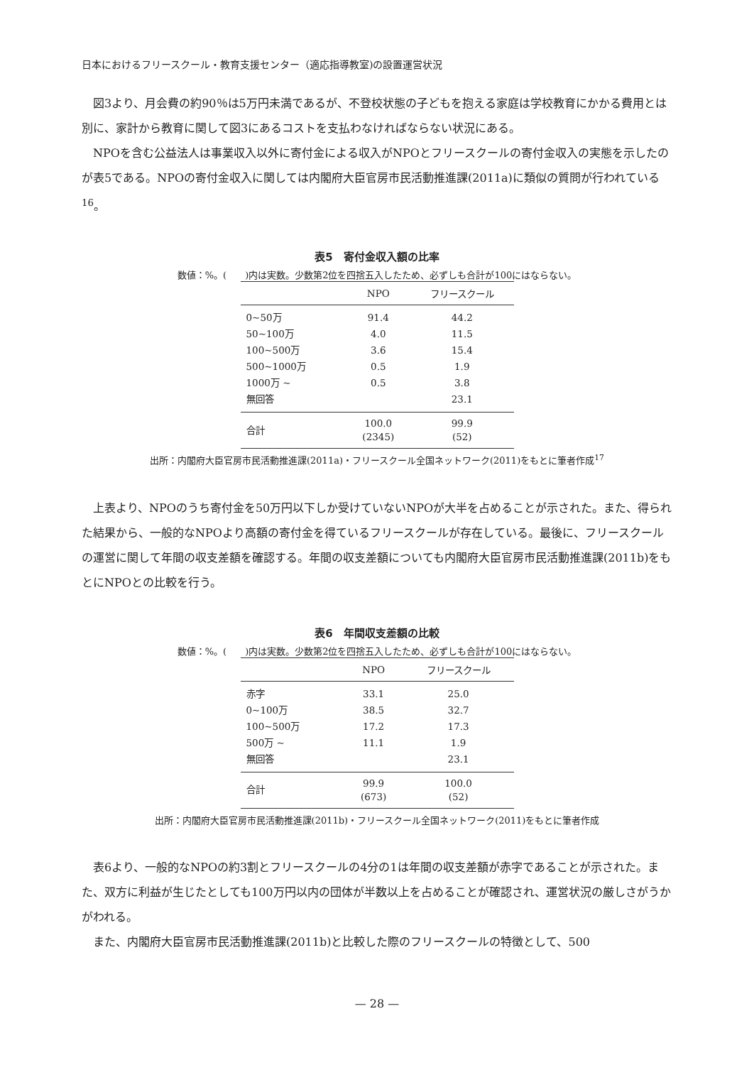日本におけるフリースクール・教育支援センター（適応指導教室)の設置運営状況
図3より、月会費の約90％は5万円未満であるが、不登校状態の子どもを抱える家庭は学校教育にかかる費用とは別に、家計から教育に関して図3にあるコストを支払わなければならない状況にある。
NPOを含む公益法人は事業収入以外に寄付金による収入がNPOとフリースクールの寄付金収入の実態を示したのが表5である。NPOの寄付金収入に関しては内閣府大臣官房市民活動推進課(2011a)に類似の質問が行われている<sup>16</sup>。
表5　寄付金収入額の比率
数値：%。(　　)内は実数。少数第2位を四捨五入したため、必ずしも合計が100にはならない。
| | NPO | フリースクール |
| --- | --- | --- |
| 0~50万 | 91.4 | 44.2 |
| 50~100万 | 4.0 | 11.5 |
| 100~500万 | 3.6 | 15.4 |
| 500~1000万 | 0.5 | 1.9 |
| 1000万 ~ | 0.5 | 3.8 |
| 無回答 | | 23.1 |
| 合計 | 100.0 (2345) | 99.9 (52) |
出所：内閣府大臣官房市民活動推進課(2011a)・フリースクール全国ネットワーク(2011)をもとに筆者作成<sup>17</sup>
上表より、NPOのうち寄付金を50万円以下しか受けていないNPOが大半を占めることが示された。また、得られた結果から、一般的なNPOより高額の寄付金を得ているフリースクールが存在している。最後に、フリースクールの運営に関して年間の収支差額を確認する。年間の収支差額についても内閣府大臣官房市民活動推進課(2011b)をもとにNPOとの比較を行う。
表6　年間収支差額の比較
数値：%。(　　)内は実数。少数第2位を四捨五入したため、必ずしも合計が100にはならない。
| | NPO | フリースクール |
| --- | --- | --- |
| 赤字 | 33.1 | 25.0 |
| 0~100万 | 38.5 | 32.7 |
| 100~500万 | 17.2 | 17.3 |
| 500万 ~ | 11.1 | 1.9 |
| 無回答 | | 23.1 |
| 合計 | 99.9 (673) | 100.0 (52) |
出所：内閣府大臣官房市民活動推進課(2011b)・フリースクール全国ネットワーク(2011)をもとに筆者作成
表6より、一般的なNPOの約3割とフリースクールの4分の1は年間の収支差額が赤字であることが示された。また、双方に利益が生じたとしても100万円以内の団体が半数以上を占めることが確認され、運営状況の厳しさがうかがわれる。
また、内閣府大臣官房市民活動推進課(2011b)と比較した際のフリースクールの特徴として、500
— 28 —